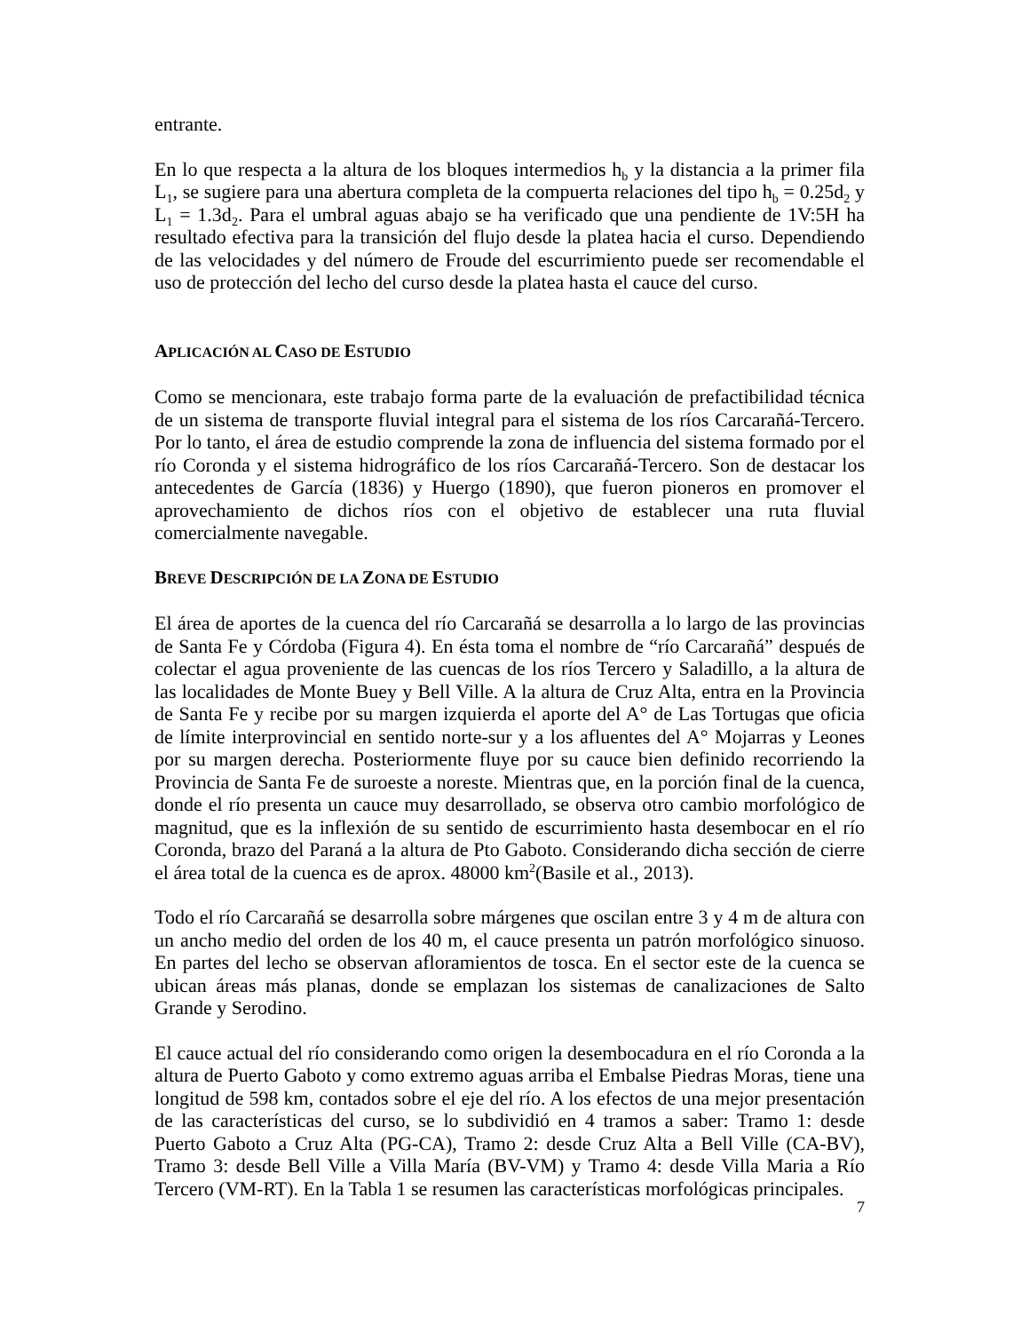entrante.
En lo que respecta a la altura de los bloques intermedios h<sub>b</sub> y la distancia a la primer fila L<sub>1</sub>, se sugiere para una abertura completa de la compuerta relaciones del tipo h<sub>b</sub> = 0.25d<sub>2</sub> y L<sub>1</sub> = 1.3d<sub>2</sub>. Para el umbral aguas abajo se ha verificado que una pendiente de 1V:5H ha resultado efectiva para la transición del flujo desde la platea hacia el curso. Dependiendo de las velocidades y del número de Froude del escurrimiento puede ser recomendable el uso de protección del lecho del curso desde la platea hasta el cauce del curso.
APLICACIÓN AL CASO DE ESTUDIO
Como se mencionara, este trabajo forma parte de la evaluación de prefactibilidad técnica de un sistema de transporte fluvial integral para el sistema de los ríos Carcarañá-Tercero. Por lo tanto, el área de estudio comprende la zona de influencia del sistema formado por el río Coronda y el sistema hidrográfico de los ríos Carcarañá-Tercero. Son de destacar los antecedentes de García (1836) y Huergo (1890), que fueron pioneros en promover el aprovechamiento de dichos ríos con el objetivo de establecer una ruta fluvial comercialmente navegable.
BREVE DESCRIPCIÓN DE LA ZONA DE ESTUDIO
El área de aportes de la cuenca del río Carcarañá se desarrolla a lo largo de las provincias de Santa Fe y Córdoba (Figura 4). En ésta toma el nombre de “río Carcarañá” después de colectar el agua proveniente de las cuencas de los ríos Tercero y Saladillo, a la altura de las localidades de Monte Buey y Bell Ville. A la altura de Cruz Alta, entra en la Provincia de Santa Fe y recibe por su margen izquierda el aporte del A° de Las Tortugas que oficia de límite interprovincial en sentido norte-sur y a los afluentes del A° Mojarras y Leones por su margen derecha. Posteriormente fluye por su cauce bien definido recorriendo la Provincia de Santa Fe de suroeste a noreste. Mientras que, en la porción final de la cuenca, donde el río presenta un cauce muy desarrollado, se observa otro cambio morfológico de magnitud, que es la inflexión de su sentido de escurrimiento hasta desembocar en el río Coronda, brazo del Paraná a la altura de Pto Gaboto. Considerando dicha sección de cierre el área total de la cuenca es de aprox. 48000 km<sup>2</sup>(Basile et al., 2013).
Todo el río Carcarañá se desarrolla sobre márgenes que oscilan entre 3 y 4 m de altura con un ancho medio del orden de los 40 m, el cauce presenta un patrón morfológico sinuoso. En partes del lecho se observan afloramientos de tosca. En el sector este de la cuenca se ubican áreas más planas, donde se emplazan los sistemas de canalizaciones de Salto Grande y Serodino.
El cauce actual del río considerando como origen la desembocadura en el río Coronda a la altura de Puerto Gaboto y como extremo aguas arriba el Embalse Piedras Moras, tiene una longitud de 598 km, contados sobre el eje del río. A los efectos de una mejor presentación de las características del curso, se lo subdividió en 4 tramos a saber: Tramo 1: desde Puerto Gaboto a Cruz Alta (PG-CA), Tramo 2: desde Cruz Alta a Bell Ville (CA-BV), Tramo 3: desde Bell Ville a Villa María (BV-VM) y Tramo 4: desde Villa Maria a Río Tercero (VM-RT). En la Tabla 1 se resumen las características morfológicas principales.
7